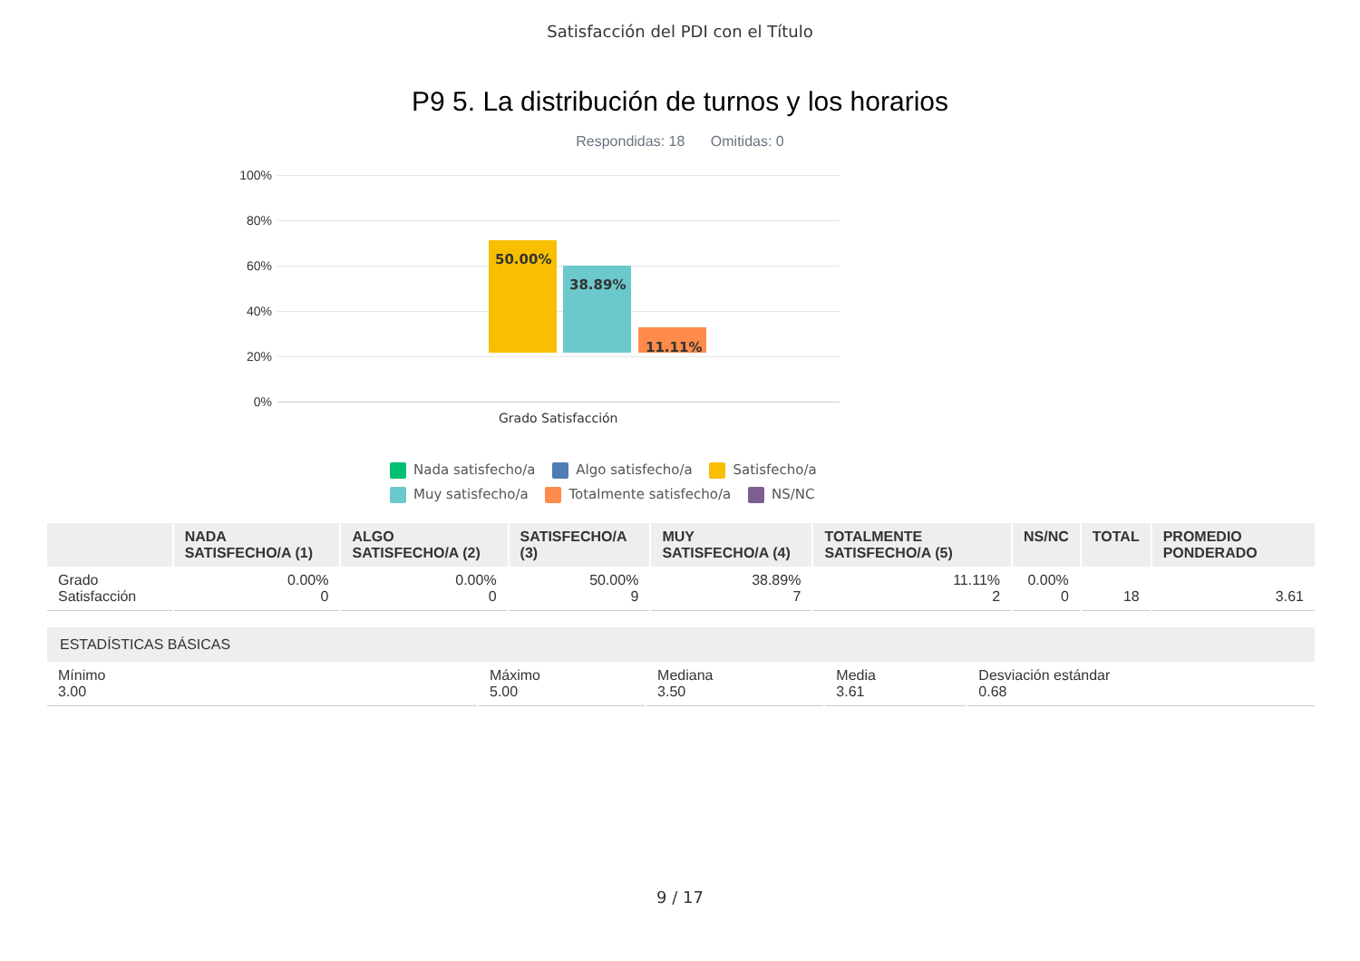Satisfacción del PDI con el Título
P9 5. La distribución de turnos y los horarios
Respondidas: 18 Omitidas: 0
100%
80%
60%
40%
20%
0%
50.00%
38.89%
11.11%
Grado Satisfacción
Nada satisfecho/a Algo satisfecho/a Satisfecho/a Muy satisfecho/a Totalmente satisfecho/a NS/NC
| | NADA SATISFECHO/A (1) | ALGO SATISFECHO/A (2) | SATISFECHO/A (3) | MUY SATISFECHO/A (4) | TOTALMENTE SATISFECHO/A (5) | NS/NC | TOTAL | PROMEDIO PONDERADO |
| --- | --- | --- | --- | --- | --- | --- | --- | --- |
| Grado Satisfacción | 0.00% 0 | 0.00% 0 | 50.00% 9 | 38.89% 7 | 11.11% 2 | 0.00% 0 | 18 | 3.61 |
| ESTADÍSTICAS BÁSICAS | | | | |
| --- | --- | --- | --- | --- |
| Mínimo 3.00 | Máximo 5.00 | Mediana 3.50 | Media 3.61 | Desviación estándar 0.68 |
9 / 17